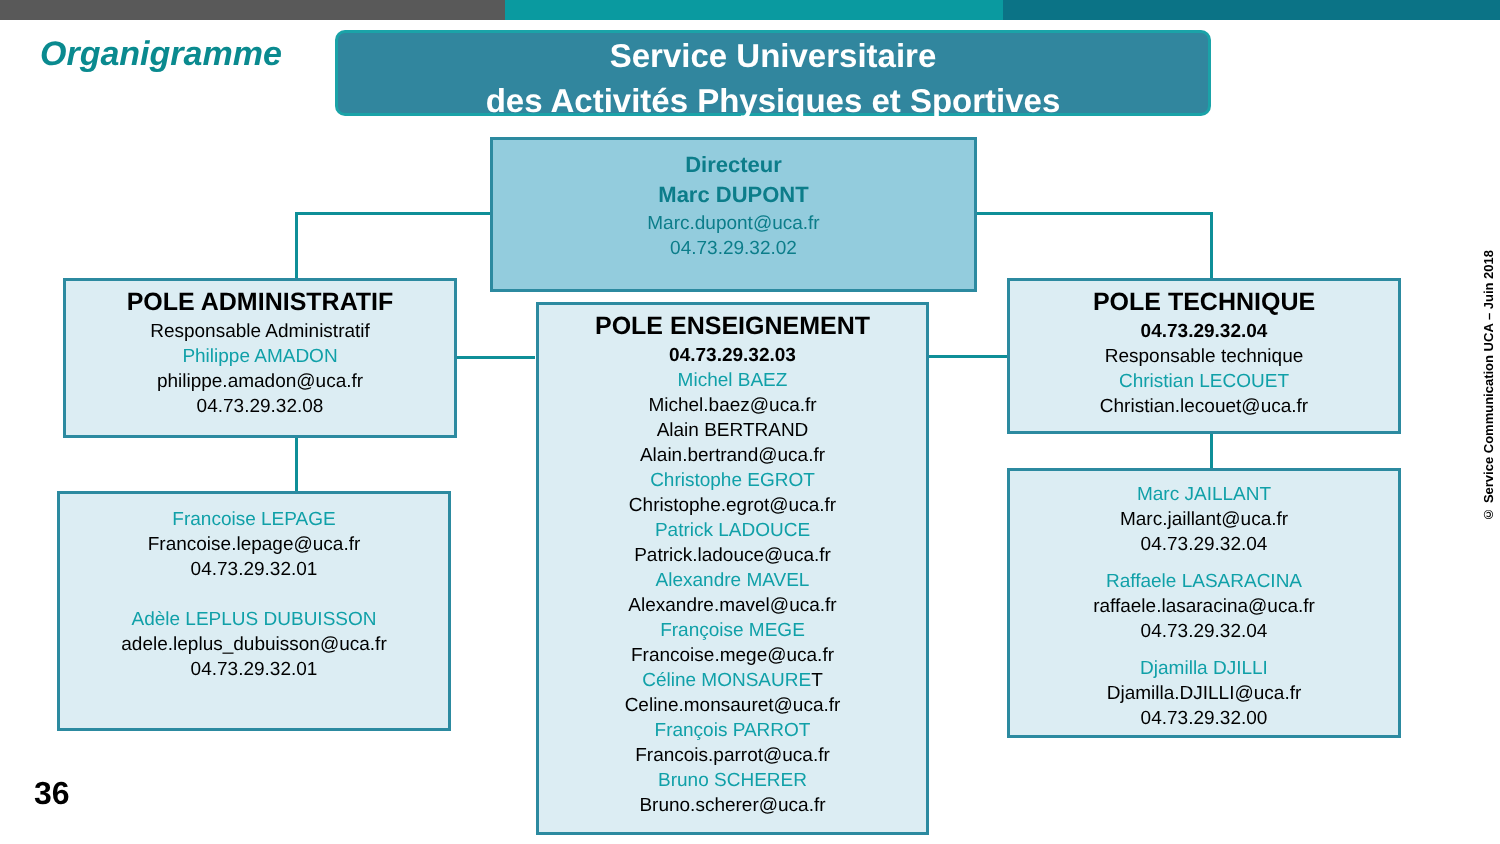Organigramme
Service Universitaire
des Activités Physiques et Sportives
Directeur
Marc DUPONT
Marc.dupont@uca.fr
04.73.29.32.02
POLE ADMINISTRATIF
Responsable Administratif
Philippe AMADON
philippe.amadon@uca.fr
04.73.29.32.08
Francoise LEPAGE
Francoise.lepage@uca.fr
04.73.29.32.01
Adèle LEPLUS DUBUISSON
adele.leplus_dubuisson@uca.fr
04.73.29.32.01
POLE ENSEIGNEMENT
04.73.29.32.03
Michel BAEZ
Michel.baez@uca.fr
Alain BERTRAND
Alain.bertrand@uca.fr
Christophe EGROT
Christophe.egrot@uca.fr
Patrick LADOUCE
Patrick.ladouce@uca.fr
Alexandre MAVEL
Alexandre.mavel@uca.fr
Françoise MEGE
Francoise.mege@uca.fr
Céline MONSAURET
Celine.monsauret@uca.fr
François PARROT
Francois.parrot@uca.fr
Bruno SCHERER
Bruno.scherer@uca.fr
POLE TECHNIQUE
04.73.29.32.04
Responsable technique
Christian LECOUET
Christian.lecouet@uca.fr
Marc JAILLANT
Marc.jaillant@uca.fr
04.73.29.32.04
Raffaele LASARACINA
raffaele.lasaracina@uca.fr
04.73.29.32.04
Djamilla DJILLI
Djamilla.DJILLI@uca.fr
04.73.29.32.00
© Service Communication UCA – Juin 2018
36